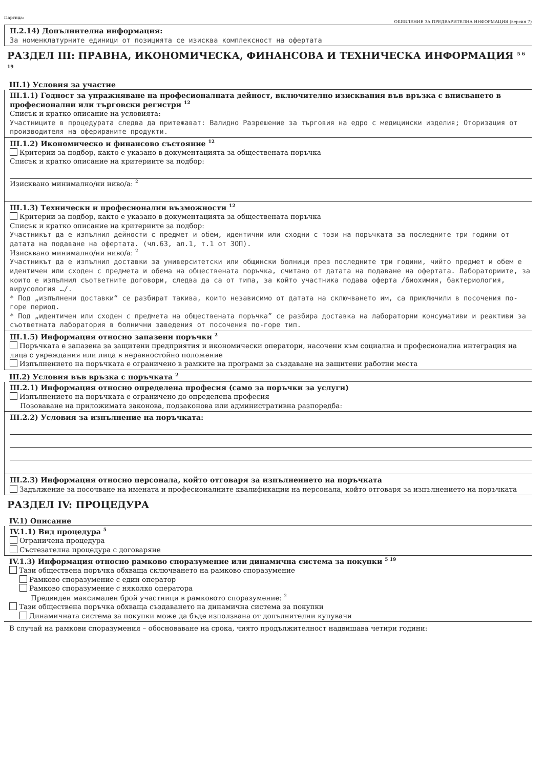Партида: ОБЯВЛЕНИЕ ЗА ПРЕДВАРИТЕЛНА ИНФОРМАЦИЯ (версия 7)
II.2.14) Допълнителна информация:
За номенклатурните единици от позицията се изисква комплексност на офертата
РАЗДЕЛ III: ПРАВНА, ИКОНОМИЧЕСКА, ФИНАНСОВА И ТЕХНИЧЕСКА ИНФОРМАЦИЯ <sup>5 6 19</sup>
III.1) Условия за участие
III.1.1) Годност за упражняване на професионалната дейност, включително изисквания във връзка с вписването в професионални или търговски регистри <sup>12</sup>
Списък и кратко описание на условията:
Участниците в процедурата следва да притежават: Валидно Разрешение за търговия на едро с медицински изделия; Оторизация от производителя на оферираните продукти.
III.1.2) Икономическо и финансово състояние <sup>12</sup>
Критерии за подбор, както е указано в документацията за обществената поръчка
Списък и кратко описание на критериите за подбор:
Изисквано минимално/ни ниво/а: <sup>2</sup>
III.1.3) Технически и професионални възможности <sup>12</sup>
Критерии за подбор, както е указано в документацията за обществената поръчка
Списък и кратко описание на критериите за подбор:
Участникът да е изпълнил дейности с предмет и обем, идентични или сходни с този на поръчката за последните три години от датата на подаване на офертата. (чл.63, ал.1, т.1 от ЗОП).
Изисквано минимално/ни ниво/а: <sup>2</sup>
Участникът да е изпълнил доставки за университетски или общински болници през последните три години, чийто предмет и обем е идентичен или сходен с предмета и обема на обществената поръчка, считано от датата на подаване на офертата. Лабораториите, за които е изпълнил съответните договори, следва да са от типа, за който участника подава оферта /биохимия, бактериология, вирусология …/.
* Под „изпълнени доставки“ се разбират такива, които независимо от датата на сключването им, са приключили в посочения по-горе период.
* Под „идентичен или сходен с предмета на обществената поръчка” се разбира доставка на лабораторни консумативи и реактиви за съответната лаборатория в болнични заведения от посочения по-горе тип.
III.1.5) Информация относно запазени поръчки <sup>2</sup>
Поръчката е запазена за защитени предприятия и икономически оператори, насочени към социална и професионална интеграция на лица с увреждания или лица в неравностойно положение
Изпълнението на поръчката е ограничено в рамките на програми за създаване на защитени работни места
III.2) Условия във връзка с поръчката <sup>2</sup>
III.2.1) Информация относно определена професия (само за поръчки за услуги)
Изпълнението на поръчката е ограничено до определена професия
Позоваване на приложимата законова, подзаконова или административна разпоредба:
III.2.2) Условия за изпълнение на поръчката:
III.2.3) Информация относно персонала, който отговаря за изпълнението на поръчката
Задължение за посочване на имената и професионалните квалификации на персонала, който отговаря за изпълнението на поръчката
РАЗДЕЛ IV: ПРОЦЕДУРА
IV.1) Описание
IV.1.1) Вид процедура <sup>5</sup>
Ограничена процедура
Състезателна процедура с договаряне
IV.1.3) Информация относно рамково споразумение или динамична система за покупки <sup>5 19</sup>
Тази обществена поръчка обхваща сключването на рамково споразумение
Рамково споразумение с един оператор
Рамково споразумение с няколко оператора
Предвиден максимален брой участници в рамковото споразумение: <sup>2</sup>
Тази обществена поръчка обхваща създаването на динамична система за покупки
Динамичната система за покупки може да бъде използвана от допълнителни купувачи
В случай на рамкови споразумения – обосноваване на срока, чиято продължителност надвишава четири години: